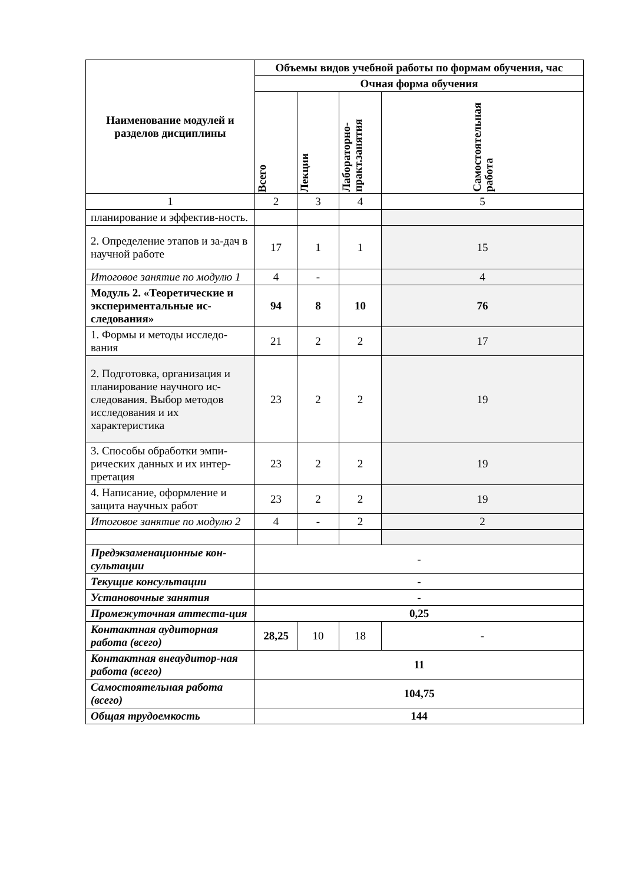| Наименование модулей и разделов дисциплины | Объемы видов учебной работы по формам обучения, час | | | |
| --- | --- | --- | --- | --- |
| | Очная форма обучения | | | |
| | Всего | Лекции | Лабораторно- практ.занятия | Самостоятельная работа |
| 1 | 2 | 3 | 4 | 5 |
| планирование и эффектив-ность. | | | | |
| 2. Определение этапов и за-дач в научной работе | 17 | 1 | 1 | 15 |
| Итоговое занятие по модулю 1 | 4 | - | | 4 |
| Модуль 2. «Теоретические и экспериментальные ис-следования» | 94 | 8 | 10 | 76 |
| 1. Формы и методы исследо-вания | 21 | 2 | 2 | 17 |
| 2. Подготовка, организация и планирование научного ис-следования. Выбор методов исследования и их характеристика | 23 | 2 | 2 | 19 |
| 3. Способы обработки эмпи-рических данных и их интер-претация | 23 | 2 | 2 | 19 |
| 4. Написание, оформление и защита научных работ | 23 | 2 | 2 | 19 |
| Итоговое занятие по модулю 2 | 4 | - | 2 | 2 |
| Предэкзаменационные кон-сультации | - | | | |
| Текущие консультации | - | | | |
| Установочные занятия | - | | | |
| Промежуточная аттеста-ция | 0,25 | | | |
| Контактная аудиторная работа (всего) | 28,25 | 10 | 18 | - |
| Контактная внеаудитор-ная работа (всего) | 11 | | | |
| Самостоятельная работа (всего) | 104,75 | | | |
| Общая трудоемкость | 144 | | | |